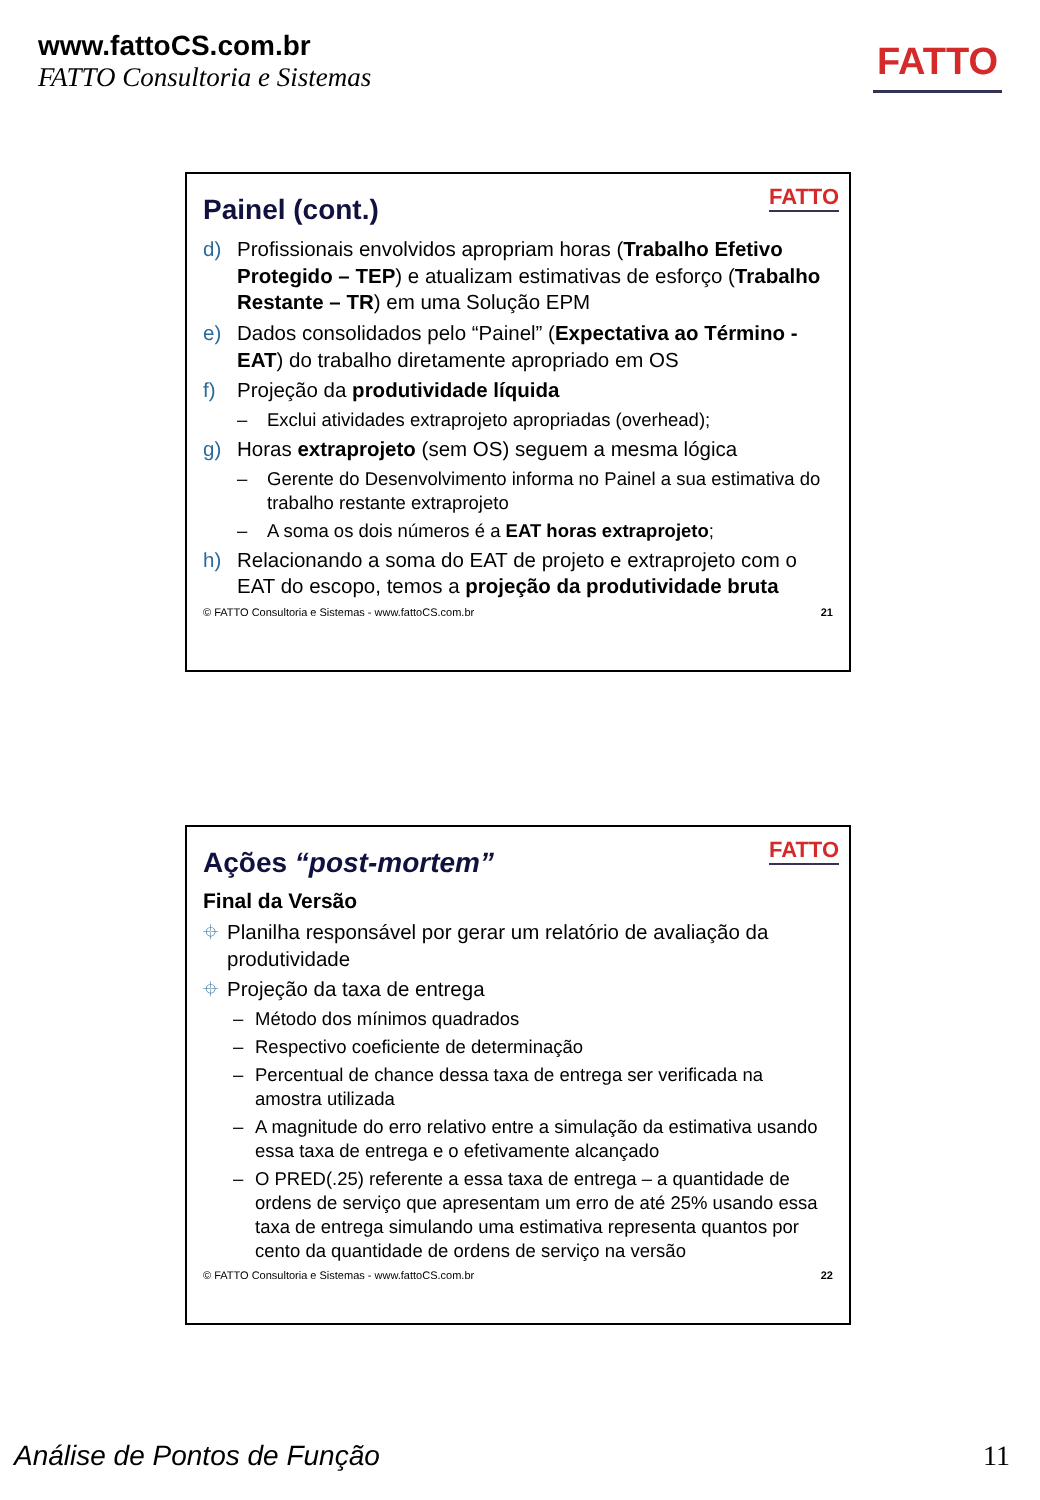www.fattoCS.com.br
FATTO Consultoria e Sistemas
FATTO
FATTO
Painel (cont.)
d) Profissionais envolvidos apropriam horas (Trabalho Efetivo Protegido – TEP) e atualizam estimativas de esforço (Trabalho Restante – TR) em uma Solução EPM
e) Dados consolidados pelo “Painel” (Expectativa ao Término - EAT) do trabalho diretamente apropriado em OS
f) Projeção da produtividade líquida
– Exclui atividades extraprojeto apropriadas (overhead);
g) Horas extraprojeto (sem OS) seguem a mesma lógica
– Gerente do Desenvolvimento informa no Painel a sua estimativa do trabalho restante extraprojeto
– A soma os dois números é a EAT horas extraprojeto;
h) Relacionando a soma do EAT de projeto e extraprojeto com o EAT do escopo, temos a projeção da produtividade bruta
© FATTO Consultoria e Sistemas - www.fattoCS.com.br 21
FATTO
Ações “post-mortem”
Final da Versão
⌖ Planilha responsável por gerar um relatório de avaliação da produtividade
⌖ Projeção da taxa de entrega
– Método dos mínimos quadrados
– Respectivo coeficiente de determinação
– Percentual de chance dessa taxa de entrega ser verificada na amostra utilizada
– A magnitude do erro relativo entre a simulação da estimativa usando essa taxa de entrega e o efetivamente alcançado
– O PRED(.25) referente a essa taxa de entrega – a quantidade de ordens de serviço que apresentam um erro de até 25% usando essa taxa de entrega simulando uma estimativa representa quantos por cento da quantidade de ordens de serviço na versão
© FATTO Consultoria e Sistemas - www.fattoCS.com.br 22
Análise de Pontos de Função 11